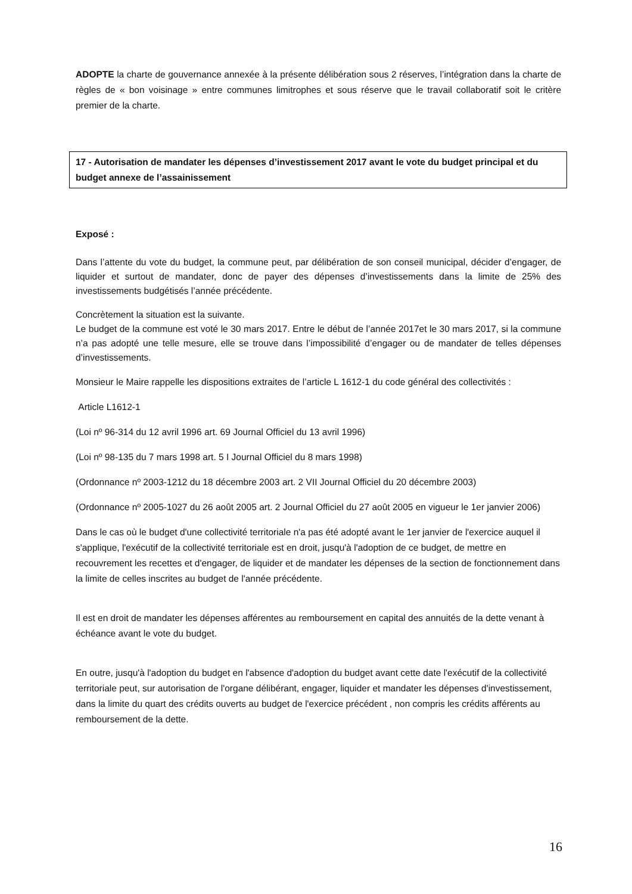ADOPTE la charte de gouvernance annexée à la présente délibération sous 2 réserves, l’intégration dans la charte de règles de « bon voisinage » entre communes limitrophes et sous réserve que le travail collaboratif soit le critère premier de la charte.
17 - Autorisation de mandater les dépenses d’investissement 2017 avant le vote du budget principal et du budget annexe de l’assainissement
Exposé :
Dans l’attente du vote du budget, la commune peut, par délibération de son conseil municipal, décider d’engager, de liquider et surtout de mandater, donc de payer des dépenses d’investissements dans la limite de 25% des investissements budgétisés l’année précédente.
Concrètement la situation est la suivante.
Le budget de la commune est voté le 30 mars 2017. Entre le début de l’année 2017et le 30 mars 2017, si la commune n’a pas adopté une telle mesure, elle se trouve dans l’impossibilité d’engager ou de mandater de telles dépenses d’investissements.
Monsieur le Maire rappelle les dispositions extraites de l’article L 1612-1 du code général des collectivités :
Article L1612-1
(Loi nº 96-314 du 12 avril 1996 art. 69 Journal Officiel du 13 avril 1996)
(Loi nº 98-135 du 7 mars 1998 art. 5 I Journal Officiel du 8 mars 1998)
(Ordonnance nº 2003-1212 du 18 décembre 2003 art. 2 VII Journal Officiel du 20 décembre 2003)
(Ordonnance nº 2005-1027 du 26 août 2005 art. 2 Journal Officiel du 27 août 2005 en vigueur le 1er janvier 2006)
Dans le cas où le budget d'une collectivité territoriale n'a pas été adopté avant le 1er janvier de l'exercice auquel il s'applique, l'exécutif de la collectivité territoriale est en droit, jusqu'à l'adoption de ce budget, de mettre en recouvrement les recettes et d'engager, de liquider et de mandater les dépenses de la section de fonctionnement dans la limite de celles inscrites au budget de l'année précédente.
Il est en droit de mandater les dépenses afférentes au remboursement en capital des annuités de la dette venant à échéance avant le vote du budget.
En outre, jusqu'à l'adoption du budget en l'absence d'adoption du budget avant cette date l'exécutif de la collectivité territoriale peut, sur autorisation de l'organe délibérant, engager, liquider et mandater les dépenses d'investissement, dans la limite du quart des crédits ouverts au budget de l'exercice précédent , non compris les crédits afférents au remboursement de la dette.
16